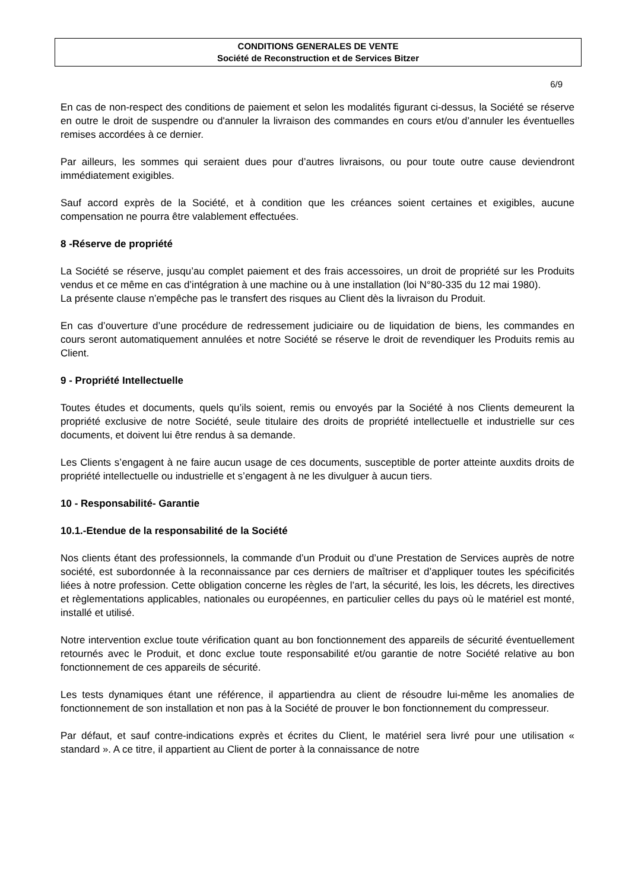CONDITIONS GENERALES DE VENTE
Société de Reconstruction et de Services Bitzer
6/9
En cas de non-respect des conditions de paiement et selon les modalités figurant ci-dessus, la Société se réserve en outre le droit de suspendre ou d'annuler la livraison des commandes en cours et/ou d’annuler les éventuelles remises accordées à ce dernier.
Par ailleurs, les sommes qui seraient dues pour d’autres livraisons, ou pour toute outre cause deviendront immédiatement exigibles.
Sauf accord exprès de la Société, et à condition que les créances soient certaines et exigibles, aucune compensation ne pourra être valablement effectuées.
8 -Réserve de propriété
La Société se réserve, jusqu’au complet paiement et des frais accessoires, un droit de propriété sur les Produits vendus et ce même en cas d’intégration à une machine ou à une installation (loi N°80-335 du 12 mai 1980).
La présente clause n’empêche pas le transfert des risques au Client dès la livraison du Produit.
En cas d’ouverture d’une procédure de redressement judiciaire ou de liquidation de biens, les commandes en cours seront automatiquement annulées et notre Société se réserve le droit de revendiquer les Produits remis au Client.
9 - Propriété Intellectuelle
Toutes études et documents, quels qu’ils soient, remis ou envoyés par la Société à nos Clients demeurent la propriété exclusive de notre Société, seule titulaire des droits de propriété intellectuelle et industrielle sur ces documents, et doivent lui être rendus à sa demande.
Les Clients s’engagent à ne faire aucun usage de ces documents, susceptible de porter atteinte auxdits droits de propriété intellectuelle ou industrielle et s’engagent à ne les divulguer à aucun tiers.
10 - Responsabilité- Garantie
10.1.-Etendue de la responsabilité de la Société
Nos clients étant des professionnels, la commande d’un Produit ou d’une Prestation de Services auprès de notre société, est subordonnée à la reconnaissance par ces derniers de maîtriser et d’appliquer toutes les spécificités liées à notre profession. Cette obligation concerne les règles de l’art, la sécurité, les lois, les décrets, les directives et règlementations applicables, nationales ou européennes, en particulier celles du pays où le matériel est monté, installé et utilisé.
Notre intervention exclue toute vérification quant au bon fonctionnement des appareils de sécurité éventuellement retournés avec le Produit, et donc exclue toute responsabilité et/ou garantie de notre Société relative au bon fonctionnement de ces appareils de sécurité.
Les tests dynamiques étant une référence, il appartiendra au client de résoudre lui-même les anomalies de fonctionnement de son installation et non pas à la Société de prouver le bon fonctionnement du compresseur.
Par défaut, et sauf contre-indications exprès et écrites du Client, le matériel sera livré pour une utilisation « standard ». A ce titre, il appartient au Client de porter à la connaissance de notre